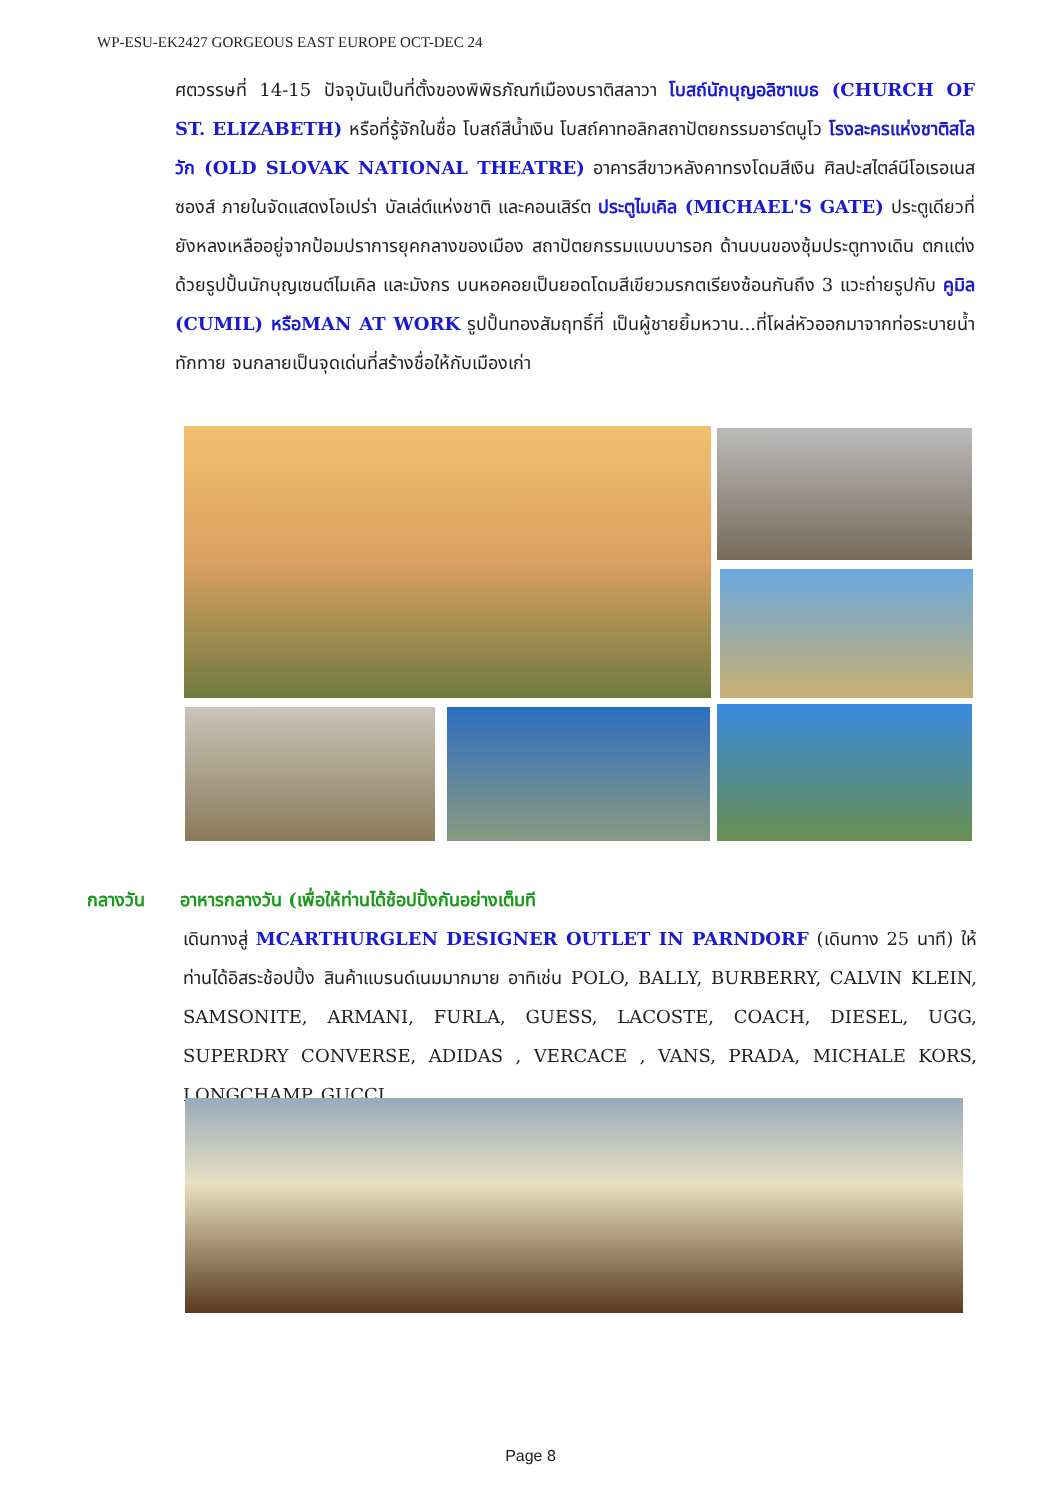WP-ESU-EK2427 GORGEOUS EAST EUROPE OCT-DEC 24
ศตวรรษที่ 14-15 ปัจจุบันเป็นที่ตั้งของพิพิธภัณฑ์เมืองบราติสลาวา โบสถ์นักบุญอลิซาเบธ (CHURCH OF ST. ELIZABETH) หรือที่รู้จักในชื่อ โบสถ์สีน้ำเงิน โบสถ์คาทอลิกสถาปัตยกรรมอาร์ตนูโว โรงละครแห่งชาติสโลวัก (OLD SLOVAK NATIONAL THEATRE) อาคารสีขาวหลังคาทรงโดมสีเงิน ศิลปะสไตล์นีโอเรอเนสซองส์ ภายในจัดแสดงโอเปร่า บัลเล่ต์แห่งชาติ และคอนเสิร์ต ประตูไมเคิล (MICHAEL'S GATE) ประตูเดียวที่ยังหลงเหลืออยู่จากป้อมปราการยุคกลางของเมือง สถาปัตยกรรมแบบบารอก ด้านบนของซุ้มประตูทางเดิน ตกแต่งด้วยรูปปั้นนักบุญเซนต์ไมเคิล และมังกร บนหอคอยเป็นยอดโดมสีเขียวมรกตเรียงซ้อนกันถึง 3 แวะถ่ายรูปกับ คูมิล (CUMIL) หรือMAN AT WORK รูปปั้นทองสัมฤทธิ์ที่ เป็นผู้ชายยิ้มหวาน...ที่โผล่หัวออกมาจากท่อระบายน้ำทักทาย จนกลายเป็นจุดเด่นที่สร้างชื่อให้กับเมืองเก่า
กลางวัน อาหารกลางวัน (เพื่อให้ท่านได้ช้อปปิ้งกันอย่างเต็มที
เดินทางสู่ MCARTHURGLEN DESIGNER OUTLET IN PARNDORF (เดินทาง 25 นาที) ให้ท่านได้อิสระช้อปปิ้ง สินค้าแบรนด์เนมมากมาย อาทิเช่น POLO, BALLY, BURBERRY, CALVIN KLEIN, SAMSONITE, ARMANI, FURLA, GUESS, LACOSTE, COACH, DIESEL, UGG, SUPERDRY CONVERSE, ADIDAS , VERCACE , VANS, PRADA, MICHALE KORS, LONGCHAMP, GUCCI
Page 8